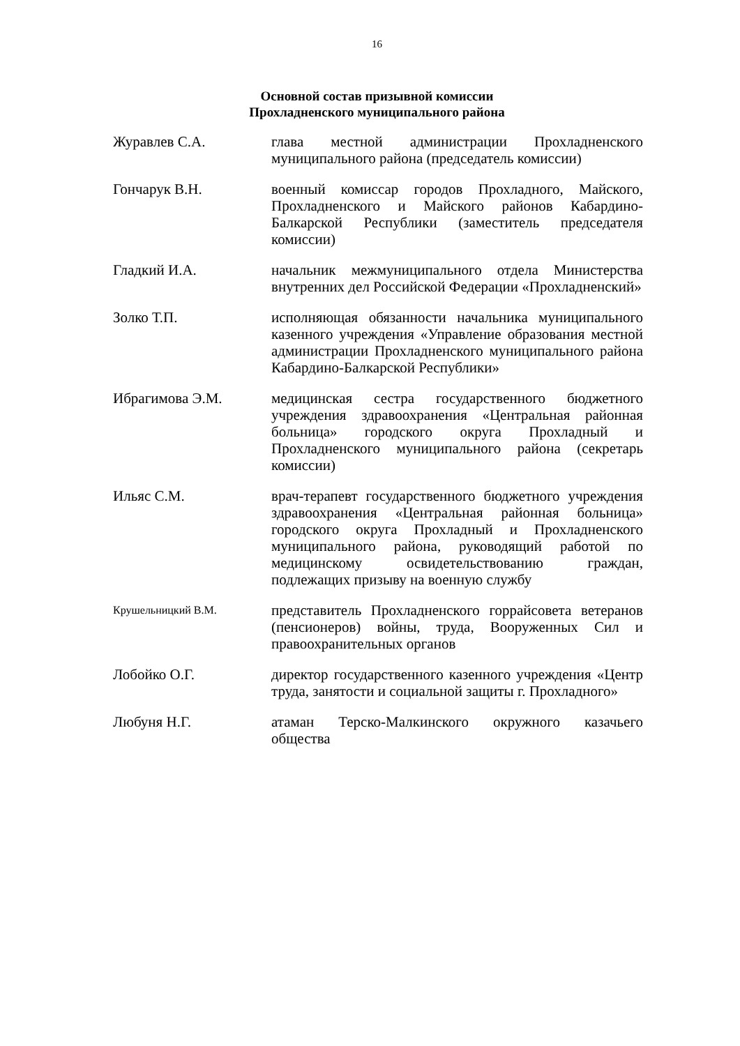16
Основной состав призывной комиссии
Прохладненского муниципального района
Журавлев С.А. глава местной администрации Прохладненского муниципального района (председатель комиссии)
Гончарук В.Н. военный комиссар городов Прохладного, Майского, Прохладненского и Майского районов Кабардино-Балкарской Республики (заместитель председателя комиссии)
Гладкий И.А. начальник межмуниципального отдела Министерства внутренних дел Российской Федерации «Прохладненский»
Золко Т.П. исполняющая обязанности начальника муниципального казенного учреждения «Управление образования местной администрации Прохладненского муниципального района Кабардино-Балкарской Республики»
Ибрагимова Э.М. медицинская сестра государственного бюджетного учреждения здравоохранения «Центральная районная больница» городского округа Прохладный и Прохладненского муниципального района (секретарь комиссии)
Ильяс С.М. врач-терапевт государственного бюджетного учреждения здравоохранения «Центральная районная больница» городского округа Прохладный и Прохладненского муниципального района, руководящий работой по медицинскому освидетельствованию граждан, подлежащих призыву на военную службу
Крушельницкий В.М.
представитель Прохладненского горрайсовета ветеранов (пенсионеров) войны, труда, Вооруженных Сил и правоохранительных органов
Лобойко О.Г. директор государственного казенного учреждения «Центр труда, занятости и социальной защиты г. Прохладного»
Любуня Н.Г. атаман Терско-Малкинского окружного казачьего общества